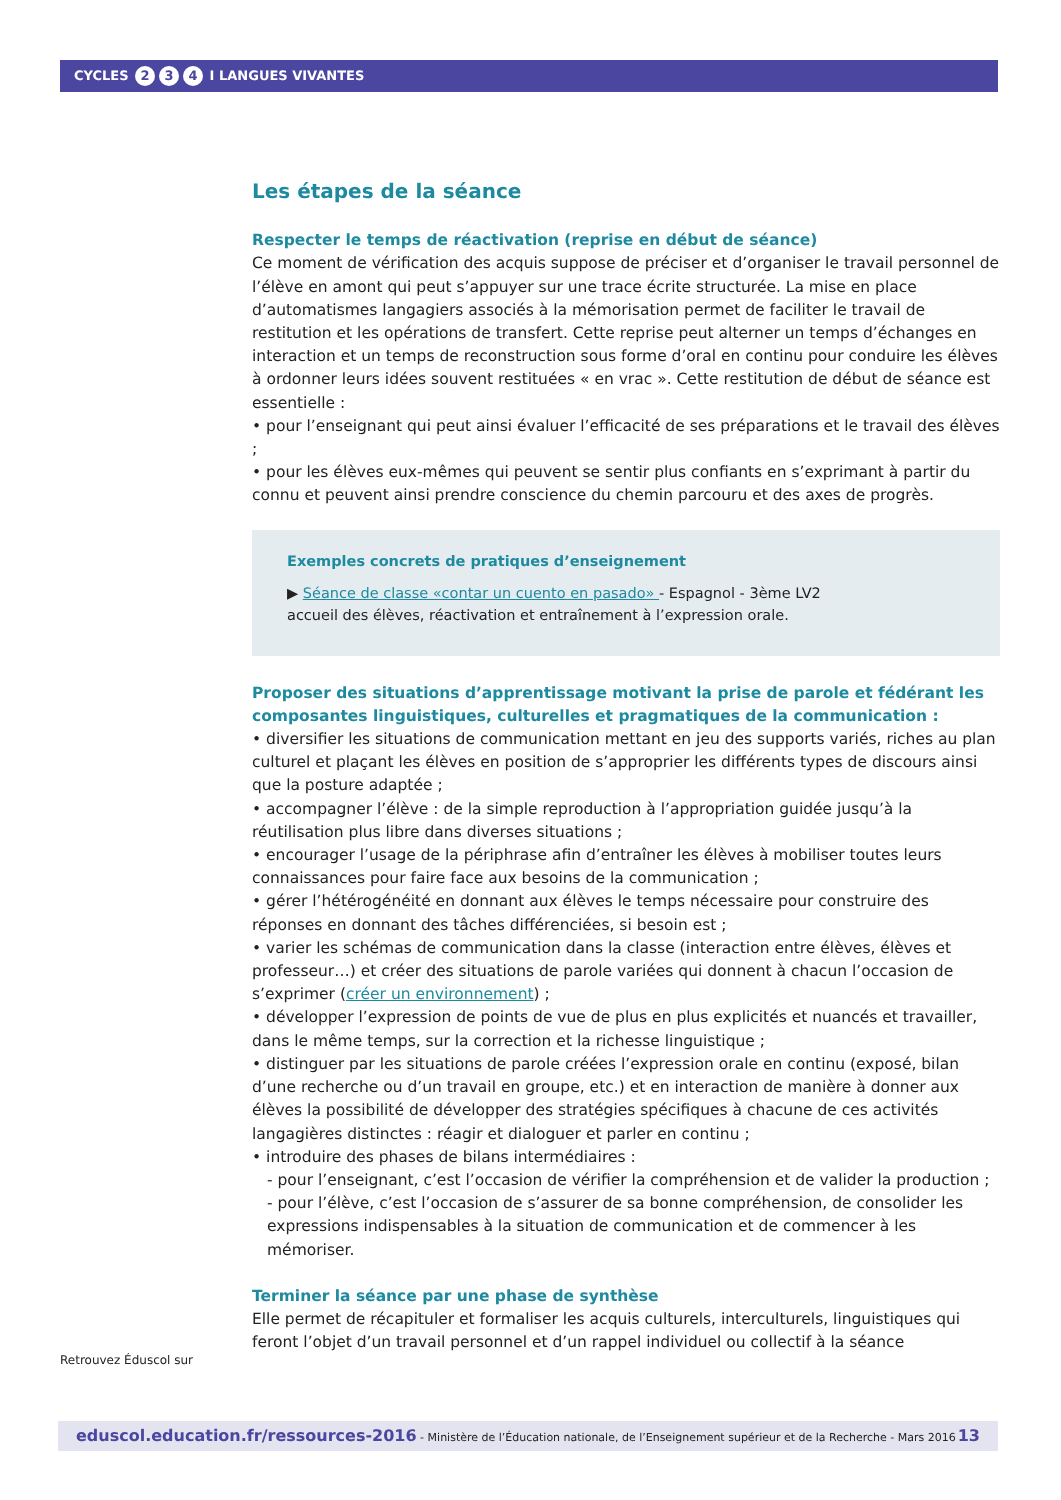CYCLES 2 3 4 I LANGUES VIVANTES
Les étapes de la séance
Respecter le temps de réactivation (reprise en début de séance)
Ce moment de vérification des acquis suppose de préciser et d’organiser le travail personnel de l’élève en amont qui peut s’appuyer sur une trace écrite structurée. La mise en place d’automatismes langagiers associés à la mémorisation permet de faciliter le travail de restitution et les opérations de transfert. Cette reprise peut alterner un temps d’échanges en interaction et un temps de reconstruction sous forme d’oral en continu pour conduire les élèves à ordonner leurs idées souvent restituées « en vrac ». Cette restitution de début de séance est essentielle :
• pour l’enseignant qui peut ainsi évaluer l’efficacité de ses préparations et le travail des élèves ;
• pour les élèves eux-mêmes qui peuvent se sentir plus confiants en s’exprimant à partir du connu et peuvent ainsi prendre conscience du chemin parcouru et des axes de progrès.
Exemples concrets de pratiques d’enseignement
▶ Séance de classe «contar un cuento en pasado» - Espagnol - 3ème LV2
accueil des élèves, réactivation et entraînement à l’expression orale.
Proposer des situations d’apprentissage motivant la prise de parole et fédérant les composantes linguistiques, culturelles et pragmatiques de la communication :
• diversifier les situations de communication mettant en jeu des supports variés, riches au plan culturel et plaçant les élèves en position de s’approprier les différents types de discours ainsi que la posture adaptée ;
• accompagner l’élève : de la simple reproduction à l’appropriation guidée jusqu’à la réutilisation plus libre dans diverses situations ;
• encourager l’usage de la périphrase afin d’entraîner les élèves à mobiliser toutes leurs connaissances pour faire face aux besoins de la communication ;
• gérer l’hétérogénéité en donnant aux élèves le temps nécessaire pour construire des réponses en donnant des tâches différenciées, si besoin est ;
• varier les schémas de communication dans la classe (interaction entre élèves, élèves et professeur…) et créer des situations de parole variées qui donnent à chacun l’occasion de s’exprimer (créer un environnement) ;
• développer l’expression de points de vue de plus en plus explicités et nuancés et travailler, dans le même temps, sur la correction et la richesse linguistique ;
• distinguer par les situations de parole créées l’expression orale en continu (exposé, bilan d’une recherche ou d’un travail en groupe, etc.) et en interaction de manière à donner aux élèves la possibilité de développer des stratégies spécifiques à chacune de ces activités langagières distinctes : réagir et dialoguer et parler en continu ;
• introduire des phases de bilans intermédiaires :
- pour l’enseignant, c’est l’occasion de vérifier la compréhension et de valider la production ;
- pour l’élève, c’est l’occasion de s’assurer de sa bonne compréhension, de consolider les expressions indispensables à la situation de communication et de commencer à les mémoriser.
Terminer la séance par une phase de synthèse
Elle permet de récapituler et formaliser les acquis culturels, interculturels, linguistiques qui feront l’objet d’un travail personnel et d’un rappel individuel ou collectif à la séance
Retrouvez Éduscol sur
eduscol.education.fr/ressources-2016 - Ministère de l’Éducation nationale, de l’Enseignement supérieur et de la Recherche - Mars 2016 13